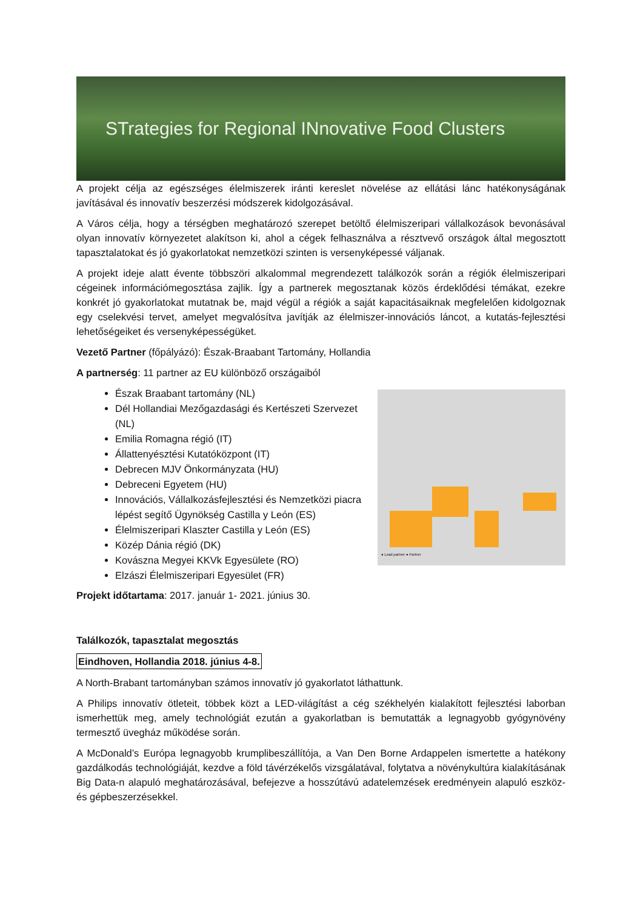STrategies for Regional INnovative Food Clusters
A projekt célja az egészséges élelmiszerek iránti kereslet növelése az ellátási lánc hatékonyságának javításával és innovatív beszerzési módszerek kidolgozásával.
A Város célja, hogy a térségben meghatározó szerepet betöltő élelmiszeripari vállalkozások bevonásával olyan innovatív környezetet alakítson ki, ahol a cégek felhasználva a résztvevő országok által megosztott tapasztalatokat és jó gyakorlatokat nemzetközi szinten is versenyképessé váljanak.
A projekt ideje alatt évente többszöri alkalommal megrendezett találkozók során a régiók élelmiszeripari cégeinek információmegosztása zajlik. Így a partnerek megosztanak közös érdeklődési témákat, ezekre konkrét jó gyakorlatokat mutatnak be, majd végül a régiók a saját kapacitásaiknak megfelelően kidolgoznak egy cselekvési tervet, amelyet megvalósítva javítják az élelmiszer-innovációs láncot, a kutatás-fejlesztési lehetőségeiket és versenyképességüket.
Vezető Partner (főpályázó): Észak-Braabant Tartomány, Hollandia
A partnerség: 11 partner az EU különböző országaiból
Észak Braabant tartomány (NL)
Dél Hollandiai Mezőgazdasági és Kertészeti Szervezet (NL)
Emilia Romagna régió (IT)
Állattenyésztési Kutatóközpont (IT)
Debrecen MJV Önkormányzata (HU)
Debreceni Egyetem (HU)
Innovációs, Vállalkozásfejlesztési és Nemzetközi piacra lépést segítő Ügynökség Castilla y León (ES)
Élelmiszeripari Klaszter Castilla y León (ES)
Közép Dánia régió (DK)
Kovászna Megyei KKVk Egyesülete (RO)
Elzászi Élelmiszeripari Egyesület (FR)
Projekt időtartama: 2017. január 1- 2021. június 30.
● Lead partner ● Partner
Találkozók, tapasztalat megosztás
Eindhoven, Hollandia 2018. június 4-8.
A North-Brabant tartományban számos innovatív jó gyakorlatot láthattunk.
A Philips innovatív ötleteit, többek közt a LED-világítást a cég székhelyén kialakított fejlesztési laborban ismerhettük meg, amely technológiát ezután a gyakorlatban is bemutatták a legnagyobb gyógynövény termesztő üvegház működése során.
A McDonald’s Európa legnagyobb krumplibeszállítója, a Van Den Borne Ardappelen ismertette a hatékony gazdálkodás technológiáját, kezdve a föld távérzékelős vizsgálatával, folytatva a növénykultúra kialakításának Big Data-n alapuló meghatározásával, befejezve a hosszútávú adatelemzések eredményein alapuló eszköz- és gépbeszerzésekkel.